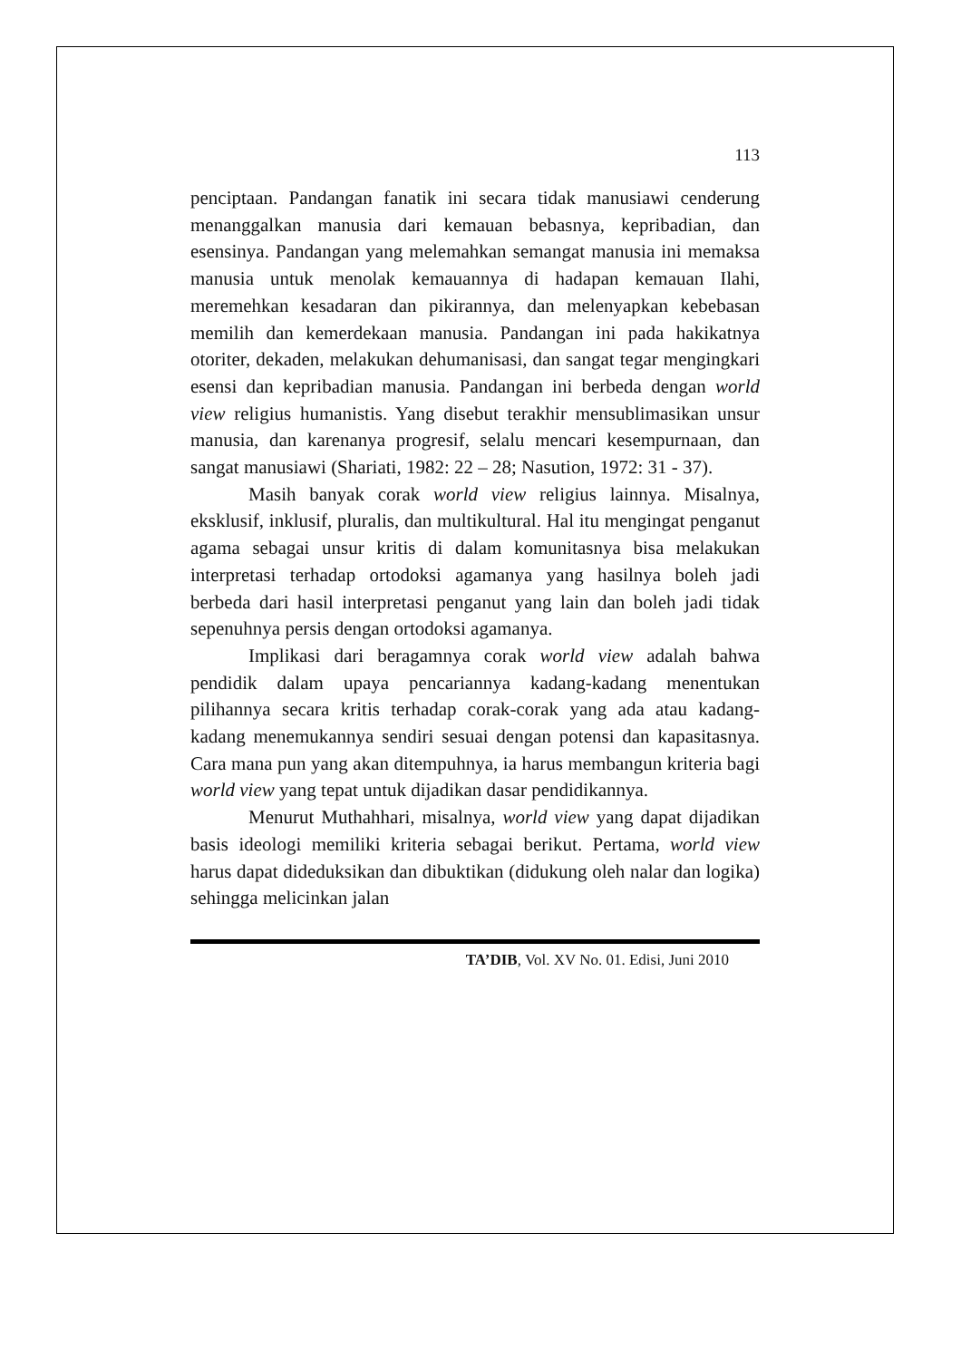113
penciptaan. Pandangan fanatik ini secara tidak manusiawi cenderung menanggalkan manusia dari kemauan bebasnya, kepribadian, dan esensinya. Pandangan yang melemahkan semangat manusia ini memaksa manusia untuk menolak kemauannya di hadapan kemauan Ilahi, meremehkan kesadaran dan pikirannya, dan melenyapkan kebebasan memilih dan kemerdekaan manusia. Pandangan ini pada hakikatnya otoriter, dekaden, melakukan dehumanisasi, dan sangat tegar mengingkari esensi dan kepribadian manusia. Pandangan ini berbeda dengan world view religius humanistis. Yang disebut terakhir mensublimasikan unsur manusia, dan karenanya progresif, selalu mencari kesempurnaan, dan sangat manusiawi (Shariati, 1982: 22 – 28; Nasution, 1972: 31 - 37).
Masih banyak corak world view religius lainnya. Misalnya, eksklusif, inklusif, pluralis, dan multikultural. Hal itu mengingat penganut agama sebagai unsur kritis di dalam komunitasnya bisa melakukan interpretasi terhadap ortodoksi agamanya yang hasilnya boleh jadi berbeda dari hasil interpretasi penganut yang lain dan boleh jadi tidak sepenuhnya persis dengan ortodoksi agamanya.
Implikasi dari beragamnya corak world view adalah bahwa pendidik dalam upaya pencariannya kadang-kadang menentukan pilihannya secara kritis terhadap corak-corak yang ada atau kadang-kadang menemukannya sendiri sesuai dengan potensi dan kapasitasnya. Cara mana pun yang akan ditempuhnya, ia harus membangun kriteria bagi world view yang tepat untuk dijadikan dasar pendidikannya.
Menurut Muthahhari, misalnya, world view yang dapat dijadikan basis ideologi memiliki kriteria sebagai berikut. Pertama, world view harus dapat dideduksikan dan dibuktikan (didukung oleh nalar dan logika) sehingga melicinkan jalan
TA’DIB, Vol. XV No. 01. Edisi, Juni 2010